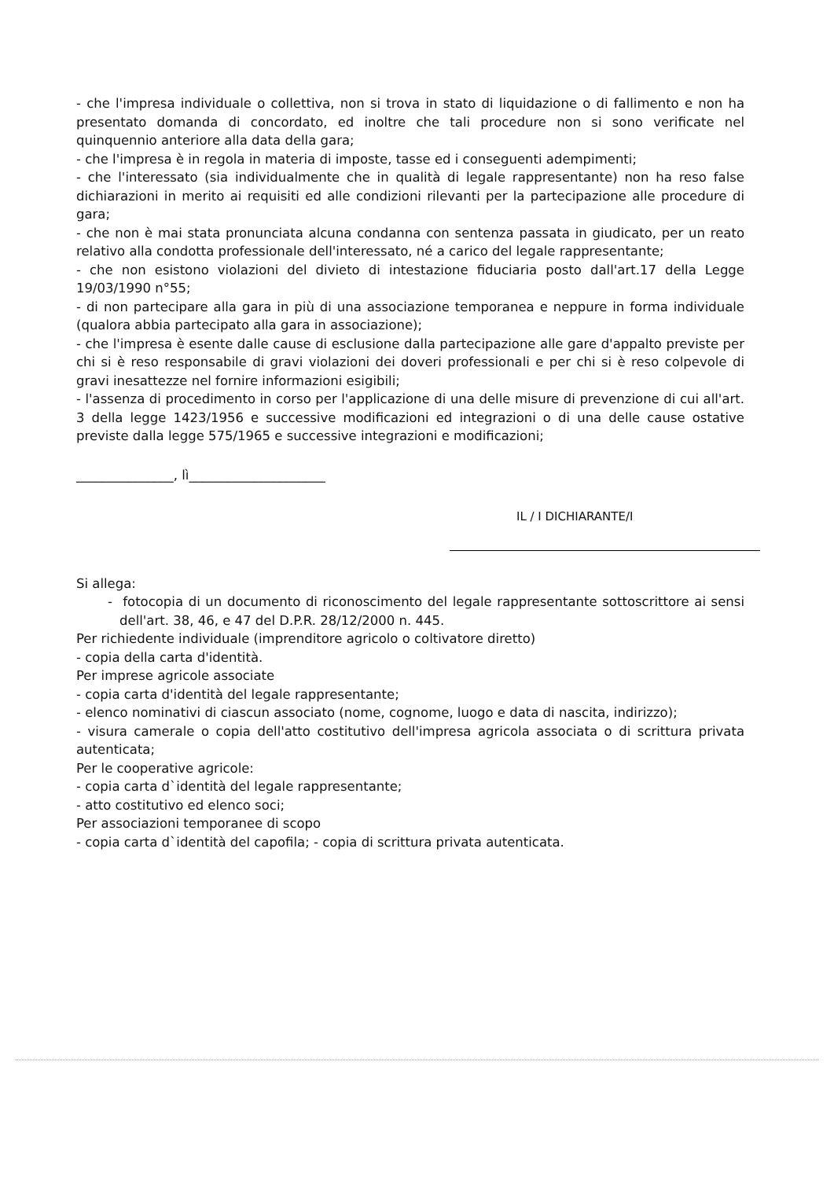- che l'impresa individuale o collettiva, non si trova in stato di liquidazione o di fallimento e non ha presentato domanda di concordato, ed inoltre che tali procedure non si sono verificate nel quinquennio anteriore alla data della gara;
- che l'impresa è in regola in materia di imposte, tasse ed i conseguenti adempimenti;
- che l'interessato (sia individualmente che in qualità di legale rappresentante) non ha reso false dichiarazioni in merito ai requisiti ed alle condizioni rilevanti per la partecipazione alle procedure di gara;
- che non è mai stata pronunciata alcuna condanna con sentenza passata in giudicato, per un reato relativo alla condotta professionale dell'interessato, né a carico del legale rappresentante;
- che non esistono violazioni del divieto di intestazione fiduciaria posto dall'art.17 della Legge 19/03/1990 n°55;
- di non partecipare alla gara in più di una associazione temporanea e neppure in forma individuale (qualora abbia partecipato alla gara in associazione);
- che l'impresa è esente dalle cause di esclusione dalla partecipazione alle gare d'appalto previste per chi si è reso responsabile di gravi violazioni dei doveri professionali e per chi si è reso colpevole di gravi inesattezze nel fornire informazioni esigibili;
- l'assenza di procedimento in corso per l'applicazione di una delle misure di prevenzione di cui all'art. 3 della legge 1423/1956 e successive modificazioni ed integrazioni o di una delle cause ostative previste dalla legge 575/1965 e successive integrazioni e modificazioni;
_______________, lì_____________________
IL / I DICHIARANTE/I
Si allega:
- fotocopia di un documento di riconoscimento del legale rappresentante sottoscrittore ai sensi dell'art. 38, 46, e 47 del D.P.R. 28/12/2000 n. 445.
Per richiedente individuale (imprenditore agricolo o coltivatore diretto)
- copia della carta d'identità.
Per imprese agricole associate
- copia carta d'identità del legale rappresentante;
- elenco nominativi di ciascun associato (nome, cognome, luogo e data di nascita, indirizzo);
- visura camerale o copia dell'atto costitutivo dell'impresa agricola associata o di scrittura privata autenticata;
Per le cooperative agricole:
- copia carta d`identità del legale rappresentante;
- atto costitutivo ed elenco soci;
Per associazioni temporanee di scopo
- copia carta d`identità del capofila; - copia di scrittura privata autenticata.